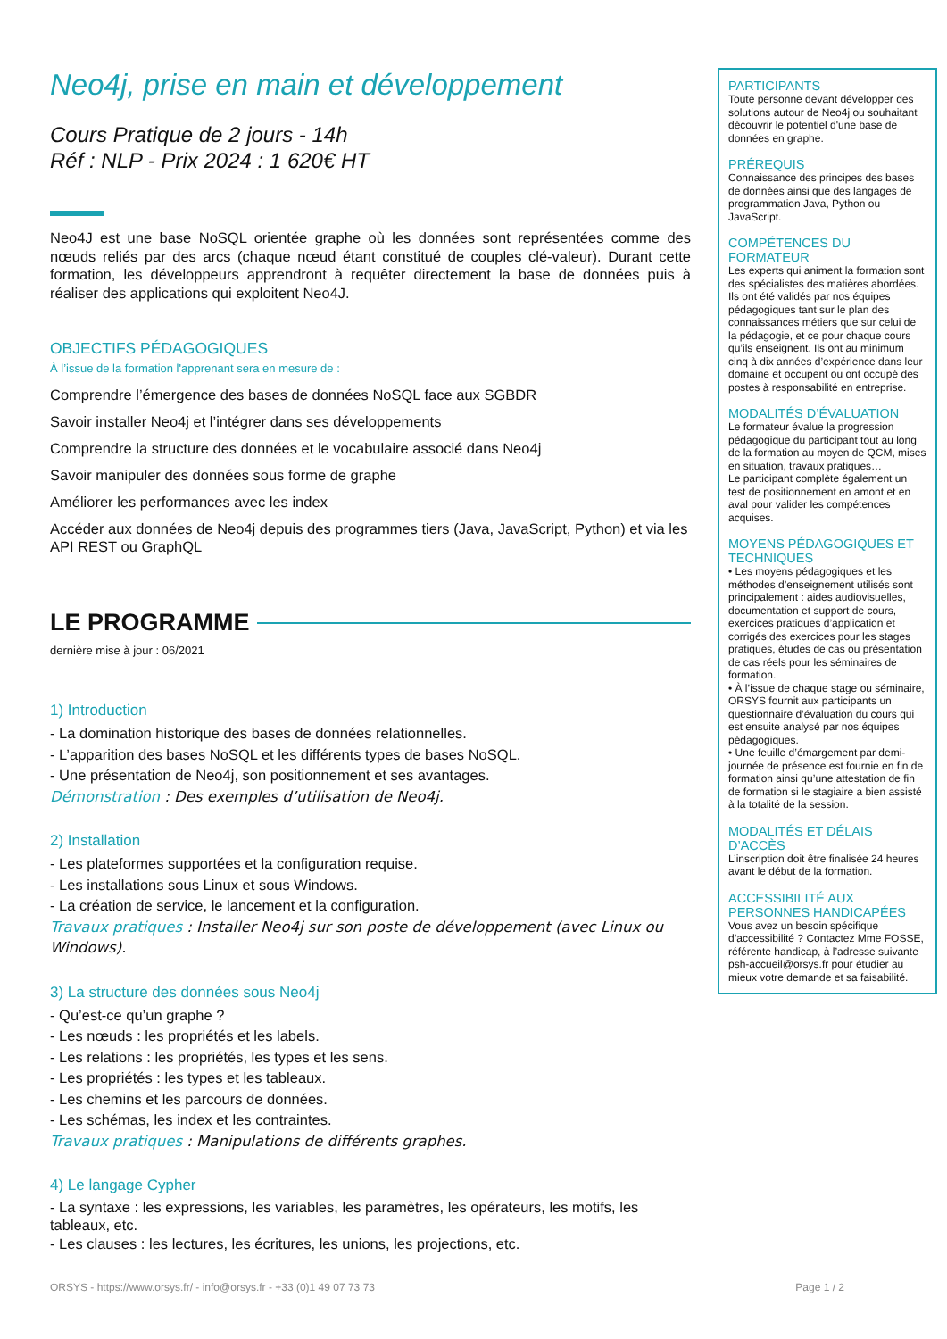Neo4j, prise en main et développement
Cours Pratique de 2 jours - 14h
Réf : NLP - Prix 2024 : 1 620€ HT
Neo4J est une base NoSQL orientée graphe où les données sont représentées comme des nœuds reliés par des arcs (chaque nœud étant constitué de couples clé-valeur). Durant cette formation, les développeurs apprendront à requêter directement la base de données puis à réaliser des applications qui exploitent Neo4J.
OBJECTIFS PÉDAGOGIQUES
À l’issue de la formation l'apprenant sera en mesure de :
Comprendre l’émergence des bases de données NoSQL face aux SGBDR
Savoir installer Neo4j et l’intégrer dans ses développements
Comprendre la structure des données et le vocabulaire associé dans Neo4j
Savoir manipuler des données sous forme de graphe
Améliorer les performances avec les index
Accéder aux données de Neo4j depuis des programmes tiers (Java, JavaScript, Python) et via les API REST ou GraphQL
LE PROGRAMME
dernière mise à jour : 06/2021
1) Introduction
- La domination historique des bases de données relationnelles.
- L’apparition des bases NoSQL et les différents types de bases NoSQL.
- Une présentation de Neo4j, son positionnement et ses avantages.
Démonstration : Des exemples d’utilisation de Neo4j.
2) Installation
- Les plateformes supportées et la configuration requise.
- Les installations sous Linux et sous Windows.
- La création de service, le lancement et la configuration.
Travaux pratiques : Installer Neo4j sur son poste de développement (avec Linux ou Windows).
3) La structure des données sous Neo4j
- Qu’est-ce qu’un graphe ?
- Les nœuds : les propriétés et les labels.
- Les relations : les propriétés, les types et les sens.
- Les propriétés : les types et les tableaux.
- Les chemins et les parcours de données.
- Les schémas, les index et les contraintes.
Travaux pratiques : Manipulations de différents graphes.
4) Le langage Cypher
- La syntaxe : les expressions, les variables, les paramètres, les opérateurs, les motifs, les tableaux, etc.
- Les clauses : les lectures, les écritures, les unions, les projections, etc.
PARTICIPANTS
Toute personne devant développer des solutions autour de Neo4j ou souhaitant découvrir le potentiel d'une base de données en graphe.
PRÉREQUIS
Connaissance des principes des bases de données ainsi que des langages de programmation Java, Python ou JavaScript.
COMPÉTENCES DU FORMATEUR
Les experts qui animent la formation sont des spécialistes des matières abordées. Ils ont été validés par nos équipes pédagogiques tant sur le plan des connaissances métiers que sur celui de la pédagogie, et ce pour chaque cours qu’ils enseignent. Ils ont au minimum cinq à dix années d’expérience dans leur domaine et occupent ou ont occupé des postes à responsabilité en entreprise.
MODALITÉS D’ÉVALUATION
Le formateur évalue la progression pédagogique du participant tout au long de la formation au moyen de QCM, mises en situation, travaux pratiques…
Le participant complète également un test de positionnement en amont et en aval pour valider les compétences acquises.
MOYENS PÉDAGOGIQUES ET TECHNIQUES
• Les moyens pédagogiques et les méthodes d’enseignement utilisés sont principalement : aides audiovisuelles, documentation et support de cours, exercices pratiques d’application et corrigés des exercices pour les stages pratiques, études de cas ou présentation de cas réels pour les séminaires de formation.
• À l’issue de chaque stage ou séminaire, ORSYS fournit aux participants un questionnaire d’évaluation du cours qui est ensuite analysé par nos équipes pédagogiques.
• Une feuille d’émargement par demi-journée de présence est fournie en fin de formation ainsi qu’une attestation de fin de formation si le stagiaire a bien assisté à la totalité de la session.
MODALITÉS ET DÉLAIS D’ACCÈS
L’inscription doit être finalisée 24 heures avant le début de la formation.
ACCESSIBILITÉ AUX PERSONNES HANDICAPÉES
Vous avez un besoin spécifique d’accessibilité ? Contactez Mme FOSSE, référente handicap, à l’adresse suivante psh-accueil@orsys.fr pour étudier au mieux votre demande et sa faisabilité.
ORSYS - https://www.orsys.fr/ - info@orsys.fr - +33 (0)1 49 07 73 73 Page 1 / 2